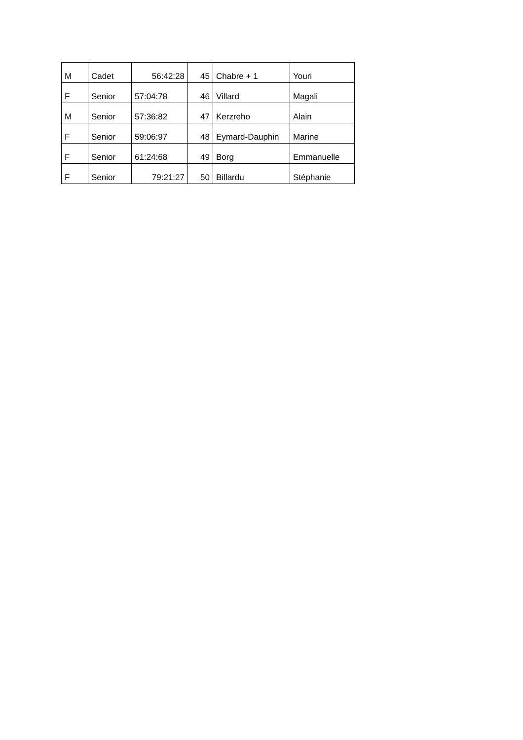| M | Cadet | 56:42:28 | 45 | Chabre + 1 | Youri |
| F | Senior | 57:04:78 | 46 | Villard | Magali |
| M | Senior | 57:36:82 | 47 | Kerzreho | Alain |
| F | Senior | 59:06:97 | 48 | Eymard-Dauphin | Marine |
| F | Senior | 61:24:68 | 49 | Borg | Emmanuelle |
| F | Senior | 79:21:27 | 50 | Billardu | Stéphanie |